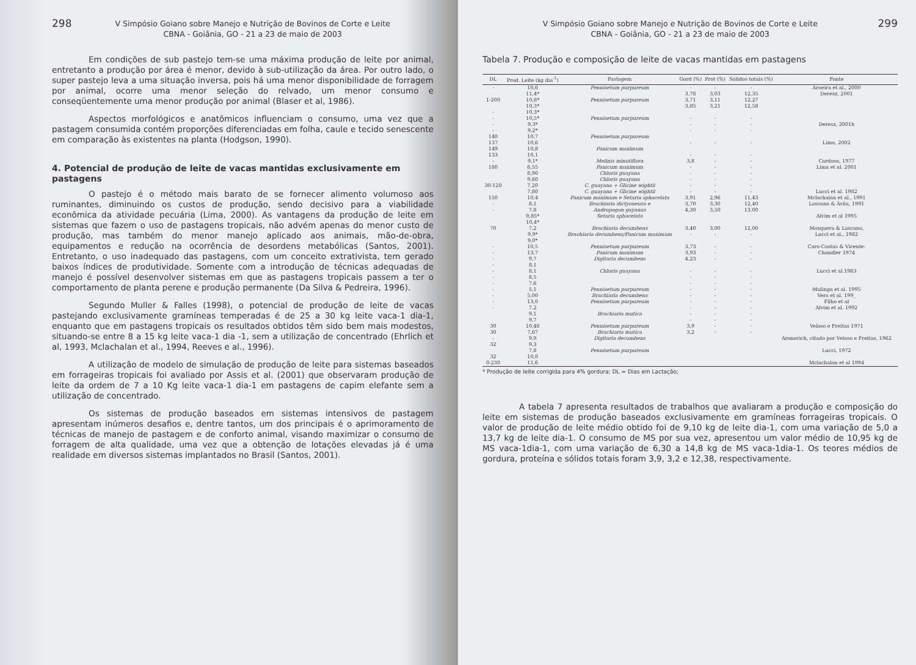298 V Simpósio Goiano sobre Manejo e Nutrição de Bovinos de Corte e Leite
CBNA - Goiânia, GO - 21 a 23 de maio de 2003
Em condições de sub pastejo tem-se uma máxima produção de leite por animal, entretanto a produção por área é menor, devido à sub-utilização da área. Por outro lado, o super pastejo leva a uma situação inversa, pois há uma menor disponibilidade de forragem por animal, ocorre uma menor seleção do relvado, um menor consumo e conseqüentemente uma menor produção por animal (Blaser et al, 1986).
Aspectos morfológicos e anatômicos influenciam o consumo, uma vez que a pastagem consumida contém proporções diferenciadas em folha, caule e tecido senescente em comparação às existentes na planta (Hodgson, 1990).
4. Potencial de produção de leite de vacas mantidas exclusivamente em pastagens
O pastejo é o método mais barato de se fornecer alimento volumoso aos ruminantes, diminuindo os custos de produção, sendo decisivo para a viabilidade econômica da atividade pecuária (Lima, 2000). As vantagens da produção de leite em sistemas que fazem o uso de pastagens tropicais, não advém apenas do menor custo de produção, mas também do menor manejo aplicado aos animais, mão-de-obra, equipamentos e redução na ocorrência de desordens metabólicas (Santos, 2001). Entretanto, o uso inadequado das pastagens, com um conceito extrativista, tem gerado baixos índices de produtividade. Somente com a introdução de técnicas adequadas de manejo é possível desenvolver sistemas em que as pastagens tropicais passem a ter o comportamento de planta perene e produção permanente (Da Silva & Pedreira, 1996).
Segundo Muller & Falles (1998), o potencial de produção de leite de vacas pastejando exclusivamente gramíneas temperadas é de 25 a 30 kg leite vaca-1 dia-1, enquanto que em pastagens tropicais os resultados obtidos têm sido bem mais modestos, situando-se entre 8 a 15 kg leite vaca-1 dia -1, sem a utilização de concentrado (Ehrlich et al, 1993, Mclachalan et al., 1994, Reeves e al., 1996).
A utilização de modelo de simulação de produção de leite para sistemas baseados em forrageiras tropicais foi avaliado por Assis et al. (2001) que observaram produção de leite da ordem de 7 a 10 Kg leite vaca-1 dia-1 em pastagens de capim elefante sem a utilização de concentrado.
Os sistemas de produção baseados em sistemas intensivos de pastagem apresentam inúmeros desafios e, dentre tantos, um dos principais é o aprimoramento de técnicas de manejo de pastagem e de conforto animal, visando maximizar o consumo de forragem de alta qualidade, uma vez que a obtenção de lotações elevadas já é uma realidade em diversos sistemas implantados no Brasil (Santos, 2001).
V Simpósio Goiano sobre Manejo e Nutrição de Bovinos de Corte e Leite
CBNA - Goiânia, GO - 21 a 23 de maio de 2003 299
Tabela 7. Produção e composição de leite de vacas mantidas em pastagens
| DL | Prod. Leite (kg dia<sup>-1</sup>) | Pastagem | Gord (%) | Prot (%) | Sólidos totais (%) | Fonte |
| --- | --- | --- | --- | --- | --- | --- |
| - | 10,6 | Pennisetum purpureum | - | - | - | Aroeira et al., 2000 |
| | 11,4* | | 3,78 | 3,03 | 12,35 | Deresz, 2001 |
| 1-200 | 10,6* | Pennisetum purpureum | 3,71 | 3,11 | 12,27 | |
| | 10,3* | | 3,85 | 3,21 | 12,58 | |
| - | 10,3* | | | | | |
| - | 10,5* | Pennisetum purpureum | - | - | - | |
| - | 9,3* | | - | - | - | Deresz, 2001b |
| - | 9,2* | | - | - | - | |
| 140 | 10,7 | Pennisetum purpureum | | | | |
| 137 | 10,6 | | - | - | - | Lima, 2002 |
| 149 | 10,8 | Panicum maximum | | | | |
| 133 | 10,1 | | - | - | - | |
| - | 9,1* | Melinis minutiflora | 3,8 | - | - | Cardoso, 1977 |
| 180 | 6,55 | Panicum maximum | - | - | - | Lima et al. 2001 |
| | 8,90 | Chloris guayana | - | - | - | |
| | 9,60 | Chloris guayana | - | - | - | |
| 30-120 | 7,20 | C. guayana + Glicine wightii | - | - | - | |
| | 7,80 | C. guayana + Glicine wightii | - | - | - | Lucci et al. 1982 |
| 150 | 10,4 | Panicum maximum e Setaria sphacelata | 3,91 | 2,96 | 11,43 | Mclachalan et al., 1991 |
| - | 8,1 | Brachiaria dictyoneura e | 3,70 | 3,30 | 12,40 | Lascano & Ávila, 1991 |
| - | 7,8 | Andropogon gayanus | 4,30 | 3,50 | 13,00 | |
| | 9,85* | Setaria sphacelata | | | | Alvim et al 1995 |
| | 10,4* | | | | | |
| 70 | 7,2 | Brachiaria decumbens | 3,40 | 3,00 | 12,00 | Mosquera & Lascano, |
| | 9,9* | Brachiaria decumbens/Panicum maximum | - | - | - | Lucci et al., 1982 |
| | 9,0* | | | | | |
| - | 10,5 | Pennisetum purpureum | 3,73 | - | - | Caro-Costas & Vicente- |
| - | 13,7 | Panicum maximum | 3,93 | - | - | Chandler 1974 |
| - | 9,7 | Digitaria decumbens | 4,23 | - | - | |
| - | 8,1 | | | | | |
| - | 8,1 | Chloris guayana | - | - | - | Lucci et al.1983 |
| - | 8,5 | | - | - | - | |
| - | 7,6 | | - | - | - | |
| - | 5,1 | Pennisetum purpureum | - | - | - | Mulinga et al. 1995 |
| - | 5,00 | Brachiaria decumbens | - | - | - | Vera et al. 199_ |
| - | 13,0 | Pennisetum purpureum | - | - | - | Filho et al |
| - | 7,2 | | - | - | - | Alvim et al. 1992 |
| | 9,1 | Brachiaria mutica | - | - | - | |
| | 9,7 | | - | - | - | |
| 30 | 10,48 | Pennisetum purpureum | 3,9 | - | - | Veloso e Freitas 1971 |
| 30 | 7,67 | Brachiaria mutica | 3,2 | - | - | |
| - | 9,9 | Digitaria decumbens | | | | Aronovich, citado por Veloso e Freitas, 1962 |
| 32 | 9,3 | | | | | |
| | 7,8 | Pennisetum purpureum | | | | Lucci, 1972 |
| 32 | 10,0 | | | | | |
| 0-230 | 11,6 | | | | | Mclachalan et al 1994 |
* Produção de leite corrigida para 4% gordura; DL = Dias em Lactação;
A tabela 7 apresenta resultados de trabalhos que avaliaram a produção e composição do leite em sistemas de produção baseados exclusivamente em gramíneas forrageiras tropicais. O valor de produção de leite médio obtido foi de 9,10 kg de leite dia-1, com uma variação de 5,0 a 13,7 kg de leite dia-1. O consumo de MS por sua vez, apresentou um valor médio de 10,95 kg de MS vaca-1dia-1, com uma variação de 6,30 a 14,8 kg de MS vaca-1dia-1. Os teores médios de gordura, proteína e sólidos totais foram 3,9, 3,2 e 12,38, respectivamente.